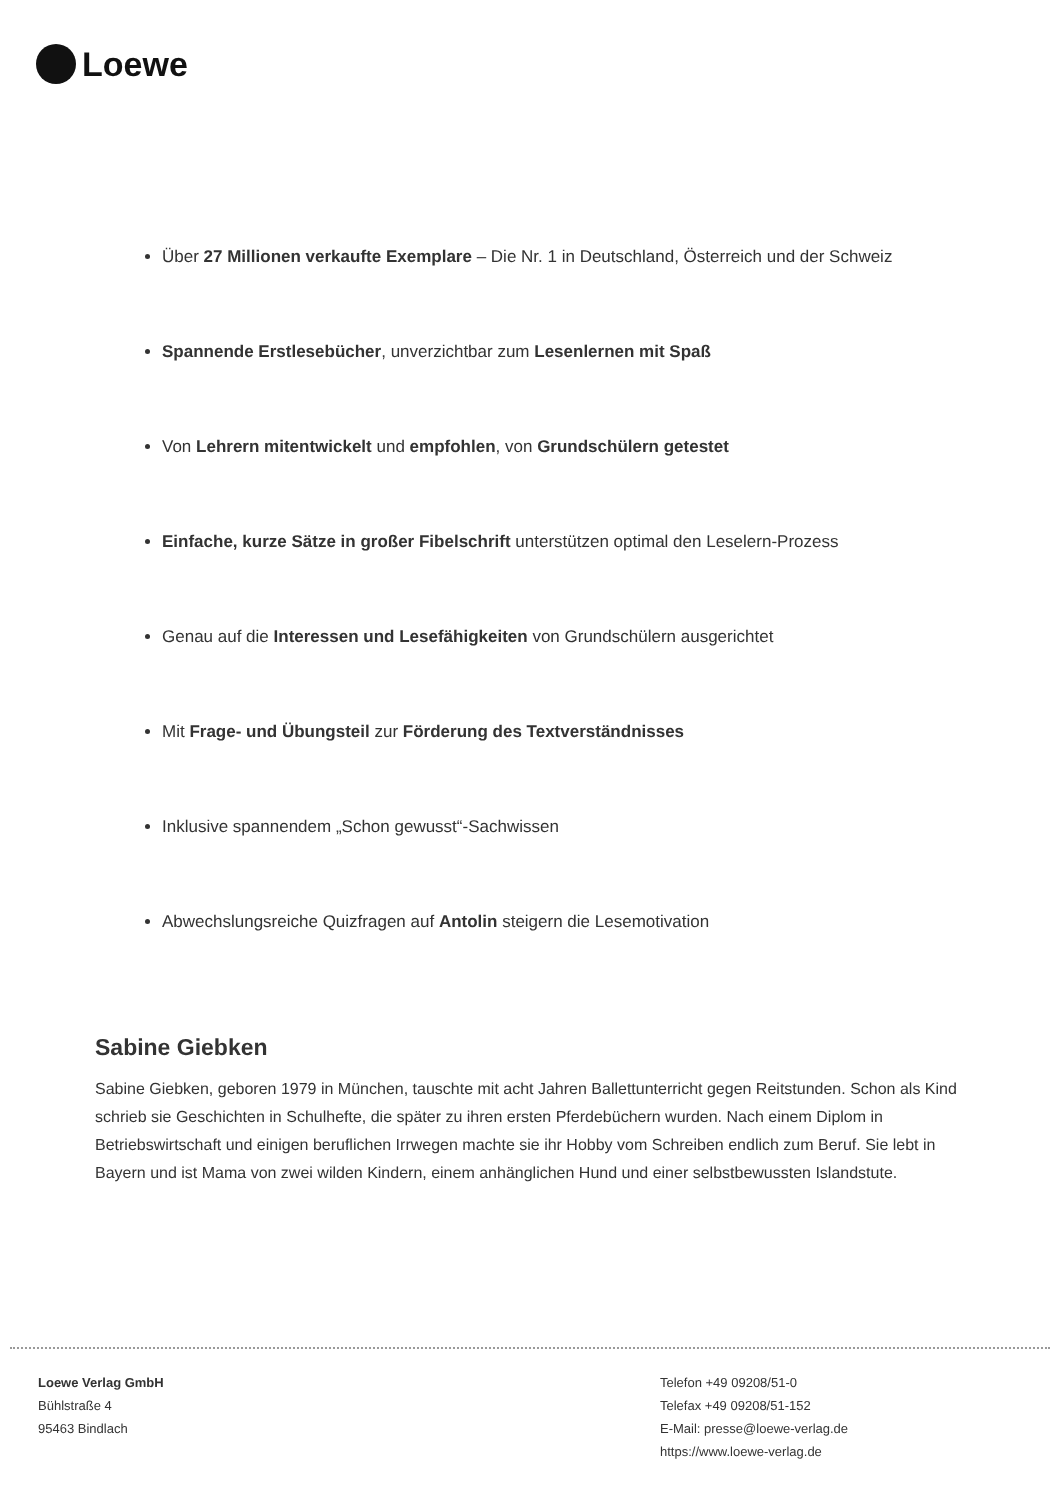Loewe
Über 27 Millionen verkaufte Exemplare – Die Nr. 1 in Deutschland, Österreich und der Schweiz
Spannende Erstlesebücher, unverzichtbar zum Lesenlernen mit Spaß
Von Lehrern mitentwickelt und empfohlen, von Grundschülern getestet
Einfache, kurze Sätze in großer Fibelschrift unterstützen optimal den Leselern-Prozess
Genau auf die Interessen und Lesefähigkeiten von Grundschülern ausgerichtet
Mit Frage- und Übungsteil zur Förderung des Textverständnisses
Inklusive spannendem „Schon gewusst“-Sachwissen
Abwechslungsreiche Quizfragen auf Antolin steigern die Lesemotivation
Sabine Giebken
Sabine Giebken, geboren 1979 in München, tauschte mit acht Jahren Ballettunterricht gegen Reitstunden. Schon als Kind schrieb sie Geschichten in Schulhefte, die später zu ihren ersten Pferdebüchern wurden. Nach einem Diplom in Betriebswirtschaft und einigen beruflichen Irrwegen machte sie ihr Hobby vom Schreiben endlich zum Beruf. Sie lebt in Bayern und ist Mama von zwei wilden Kindern, einem anhänglichen Hund und einer selbstbewussten Islandstute.
Loewe Verlag GmbH
Bühlstraße 4
95463 Bindlach
Telefon +49 09208/51-0
Telefax +49 09208/51-152
E-Mail: presse@loewe-verlag.de
https://www.loewe-verlag.de